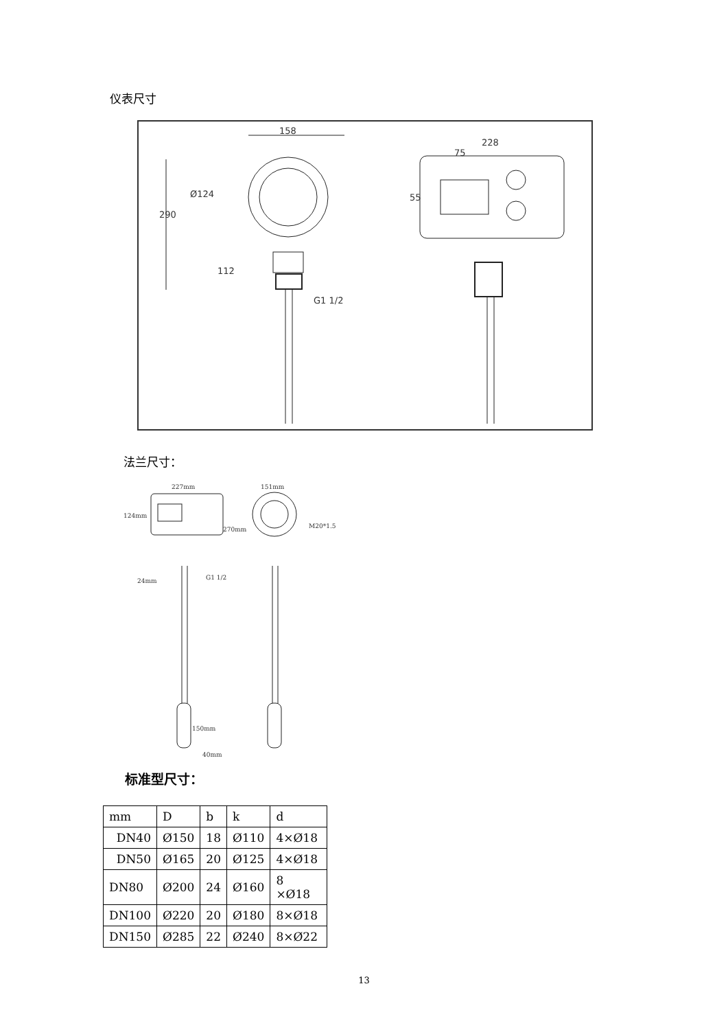仪表尺寸
158
Ø124
290
112
G1 1/2
228
75
55
法兰尺寸：
227mm
124mm
270mm
24mm
G1 1/2
150mm
40mm
151mm
M20*1.5
标准型尺寸：
| mm | D | b | k | d |
| DN40 | Ø150 | 18 | Ø110 | 4×Ø18 |
| DN50 | Ø165 | 20 | Ø125 | 4×Ø18 |
| DN80 | Ø200 | 24 | Ø160 | 8 ×Ø18 |
| DN100 | Ø220 | 20 | Ø180 | 8×Ø18 |
| DN150 | Ø285 | 22 | Ø240 | 8×Ø22 |
13